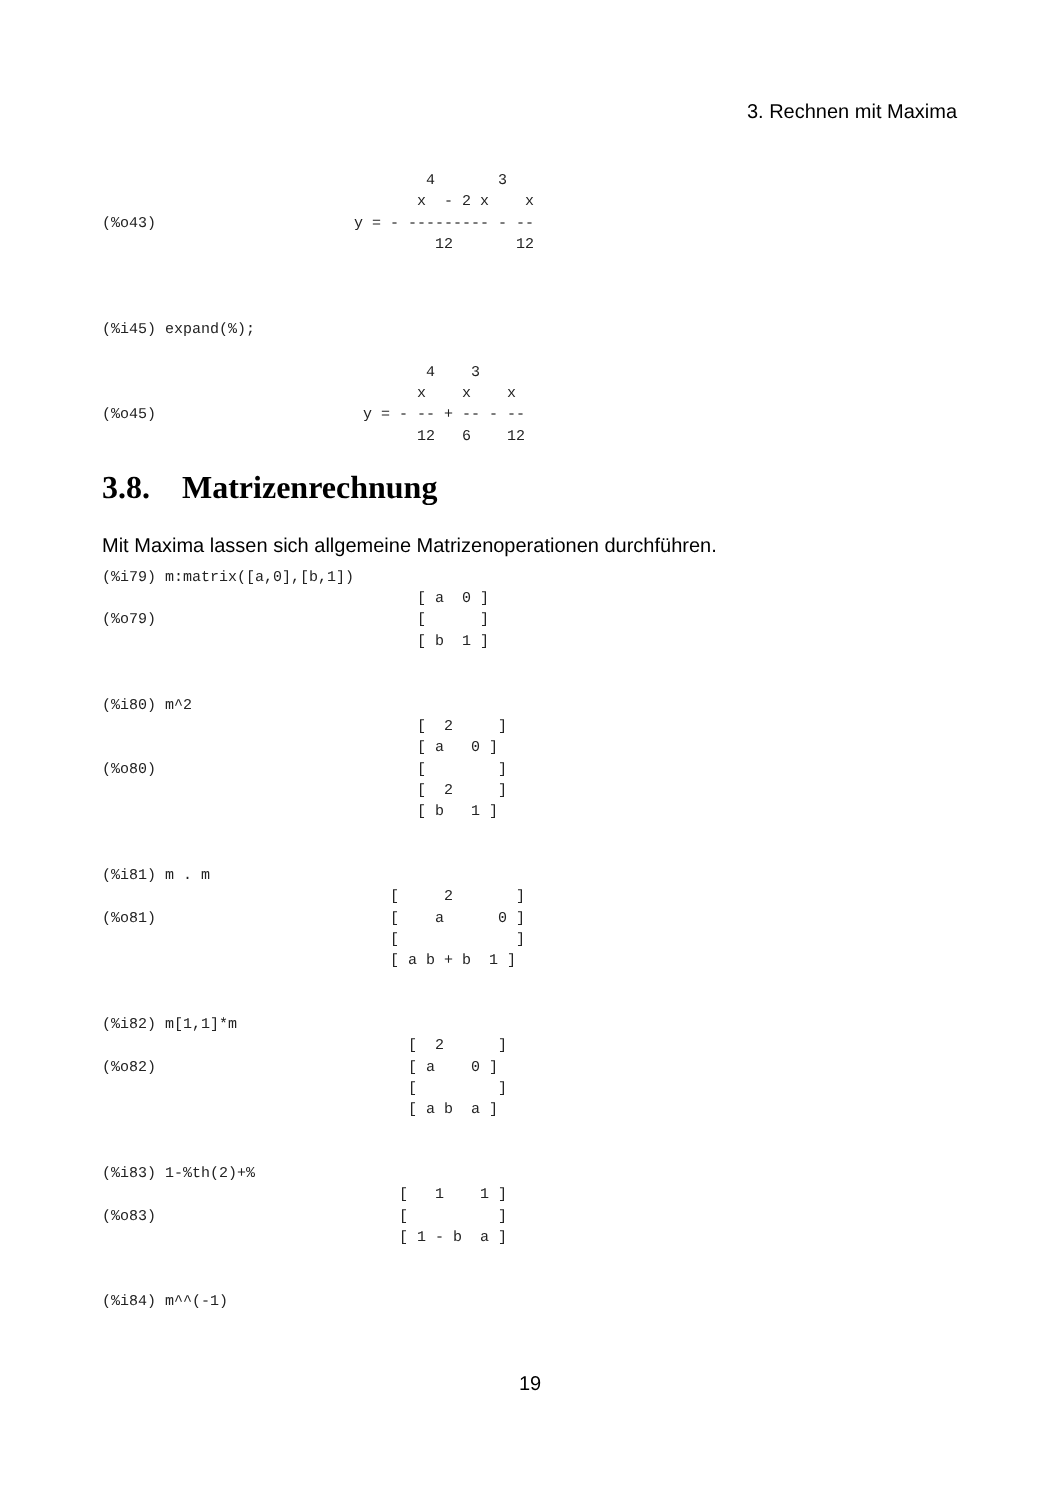3. Rechnen mit Maxima
                                    4       3
                                   x  - 2 x    x
(%o43)                      y = - --------- - --
                                     12       12



(%i45) expand(%);

                                    4    3
                                   x    x    x
(%o45)                       y = - -- + -- - --
                                   12   6    12
3.8. Matrizenrechnung
Mit Maxima lassen sich allgemeine Matrizenoperationen durchführen.
(%i79) m:matrix([a,0],[b,1])
                                   [ a  0 ]
(%o79)                             [      ]
                                   [ b  1 ]


(%i80) m^2
                                   [  2     ]
                                   [ a   0 ]
(%o80)                             [        ]
                                   [  2     ]
                                   [ b   1 ]


(%i81) m . m
                                [     2       ]
(%o81)                          [    a      0 ]
                                [             ]
                                [ a b + b  1 ]


(%i82) m[1,1]*m
                                  [  2      ]
(%o82)                            [ a    0 ]
                                  [         ]
                                  [ a b  a ]


(%i83) 1-%th(2)+%
                                 [   1    1 ]
(%o83)                           [          ]
                                 [ 1 - b  a ]


(%i84) m^^(-1)
19